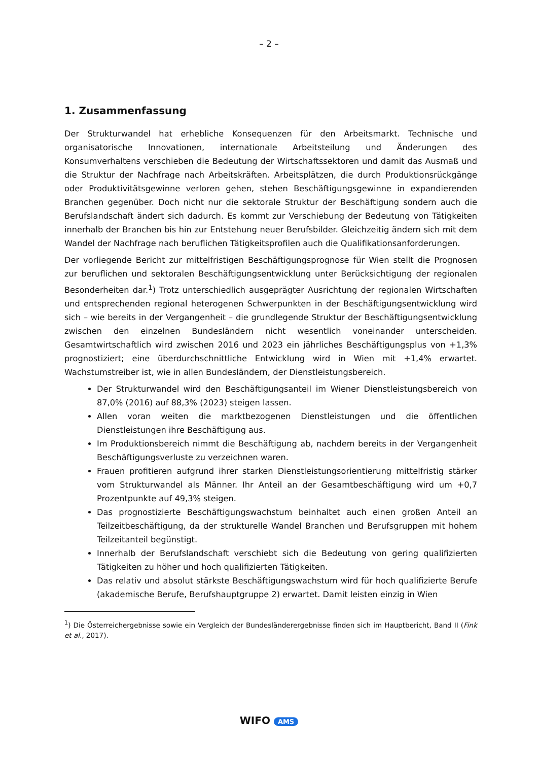– 2 –
1. Zusammenfassung
Der Strukturwandel hat erhebliche Konsequenzen für den Arbeitsmarkt. Technische und organisatorische Innovationen, internationale Arbeitsteilung und Änderungen des Konsumverhaltens verschieben die Bedeutung der Wirtschaftssektoren und damit das Ausmaß und die Struktur der Nachfrage nach Arbeitskräften. Arbeitsplätzen, die durch Produktionsrückgänge oder Produktivitätsgewinne verloren gehen, stehen Beschäftigungsgewinne in expandierenden Branchen gegenüber. Doch nicht nur die sektorale Struktur der Beschäftigung sondern auch die Berufslandschaft ändert sich dadurch. Es kommt zur Verschiebung der Bedeutung von Tätigkeiten innerhalb der Branchen bis hin zur Entstehung neuer Berufsbilder. Gleichzeitig ändern sich mit dem Wandel der Nachfrage nach beruflichen Tätigkeitsprofilen auch die Qualifikationsanforderungen.
Der vorliegende Bericht zur mittelfristigen Beschäftigungsprognose für Wien stellt die Prognosen zur beruflichen und sektoralen Beschäftigungsentwicklung unter Berücksichtigung der regionalen Besonderheiten dar.<sup>1</sup>) Trotz unterschiedlich ausgeprägter Ausrichtung der regionalen Wirtschaften und entsprechenden regional heterogenen Schwerpunkten in der Beschäftigungsentwicklung wird sich – wie bereits in der Vergangenheit – die grundlegende Struktur der Beschäftigungsentwicklung zwischen den einzelnen Bundesländern nicht wesentlich voneinander unterscheiden. Gesamtwirtschaftlich wird zwischen 2016 und 2023 ein jährliches Beschäftigungsplus von +1,3% prognostiziert; eine überdurchschnittliche Entwicklung wird in Wien mit +1,4% erwartet. Wachstumstreiber ist, wie in allen Bundesländern, der Dienstleistungsbereich.
Der Strukturwandel wird den Beschäftigungsanteil im Wiener Dienstleistungsbereich von 87,0% (2016) auf 88,3% (2023) steigen lassen.
Allen voran weiten die marktbezogenen Dienstleistungen und die öffentlichen Dienstleistungen ihre Beschäftigung aus.
Im Produktionsbereich nimmt die Beschäftigung ab, nachdem bereits in der Vergangenheit Beschäftigungsverluste zu verzeichnen waren.
Frauen profitieren aufgrund ihrer starken Dienstleistungsorientierung mittelfristig stärker vom Strukturwandel als Männer. Ihr Anteil an der Gesamtbeschäftigung wird um +0,7 Prozentpunkte auf 49,3% steigen.
Das prognostizierte Beschäftigungswachstum beinhaltet auch einen großen Anteil an Teilzeitbeschäftigung, da der strukturelle Wandel Branchen und Berufsgruppen mit hohem Teilzeitanteil begünstigt.
Innerhalb der Berufslandschaft verschiebt sich die Bedeutung von gering qualifizierten Tätigkeiten zu höher und hoch qualifizierten Tätigkeiten.
Das relativ und absolut stärkste Beschäftigungswachstum wird für hoch qualifizierte Berufe (akademische Berufe, Berufshauptgruppe 2) erwartet. Damit leisten einzig in Wien
<sup>1</sup>) Die Österreichergebnisse sowie ein Vergleich der Bundesländerergebnisse finden sich im Hauptbericht, Band II (Fink et al., 2017).
WIFO AMS